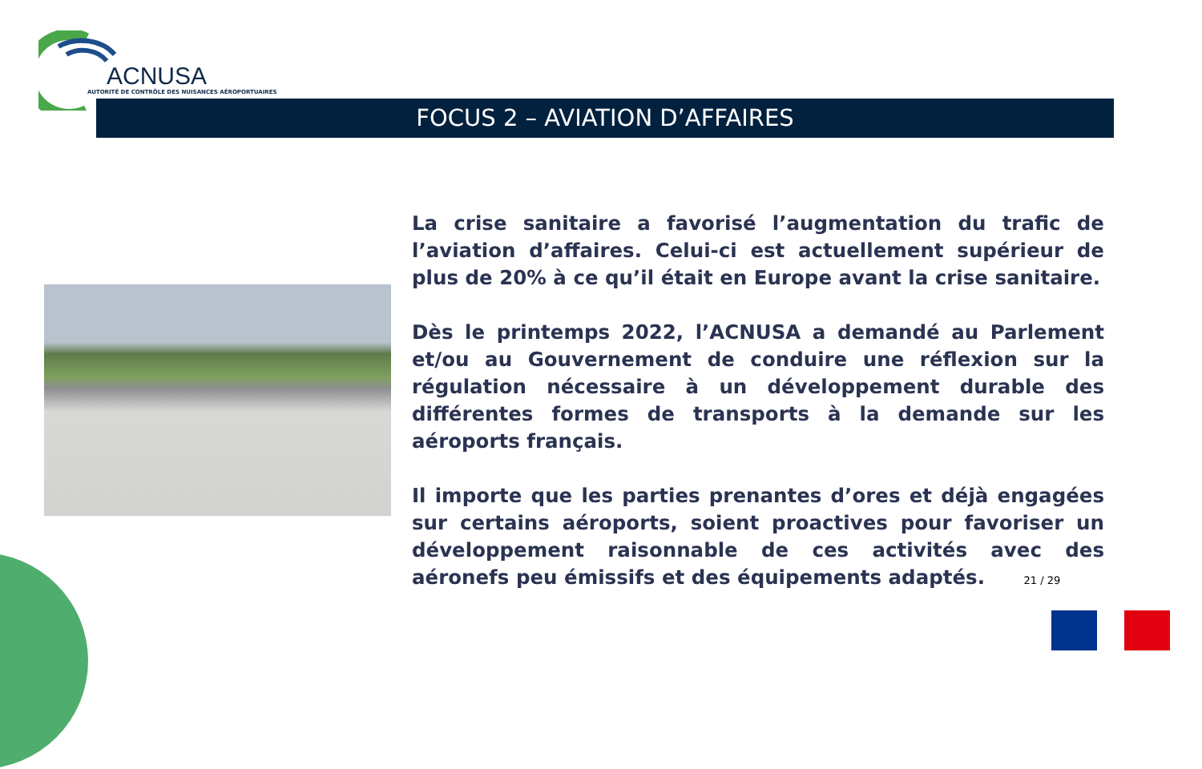ACNUSA
AUTORITÉ DE CONTRÔLE DES NUISANCES AÉROPORTUAIRES
FOCUS 2 – AVIATION D’AFFAIRES
La crise sanitaire a favorisé l’augmentation du trafic de l’aviation d’affaires. Celui-ci est actuellement supérieur de plus de 20% à ce qu’il était en Europe avant la crise sanitaire.
Dès le printemps 2022, l’ACNUSA a demandé au Parlement et/ou au Gouvernement de conduire une réflexion sur la régulation nécessaire à un développement durable des différentes formes de transports à la demande sur les aéroports français.
Il importe que les parties prenantes d’ores et déjà engagées sur certains aéroports, soient proactives pour favoriser un développement raisonnable de ces activités avec des aéronefs peu émissifs et des équipements adaptés. 21 / 29